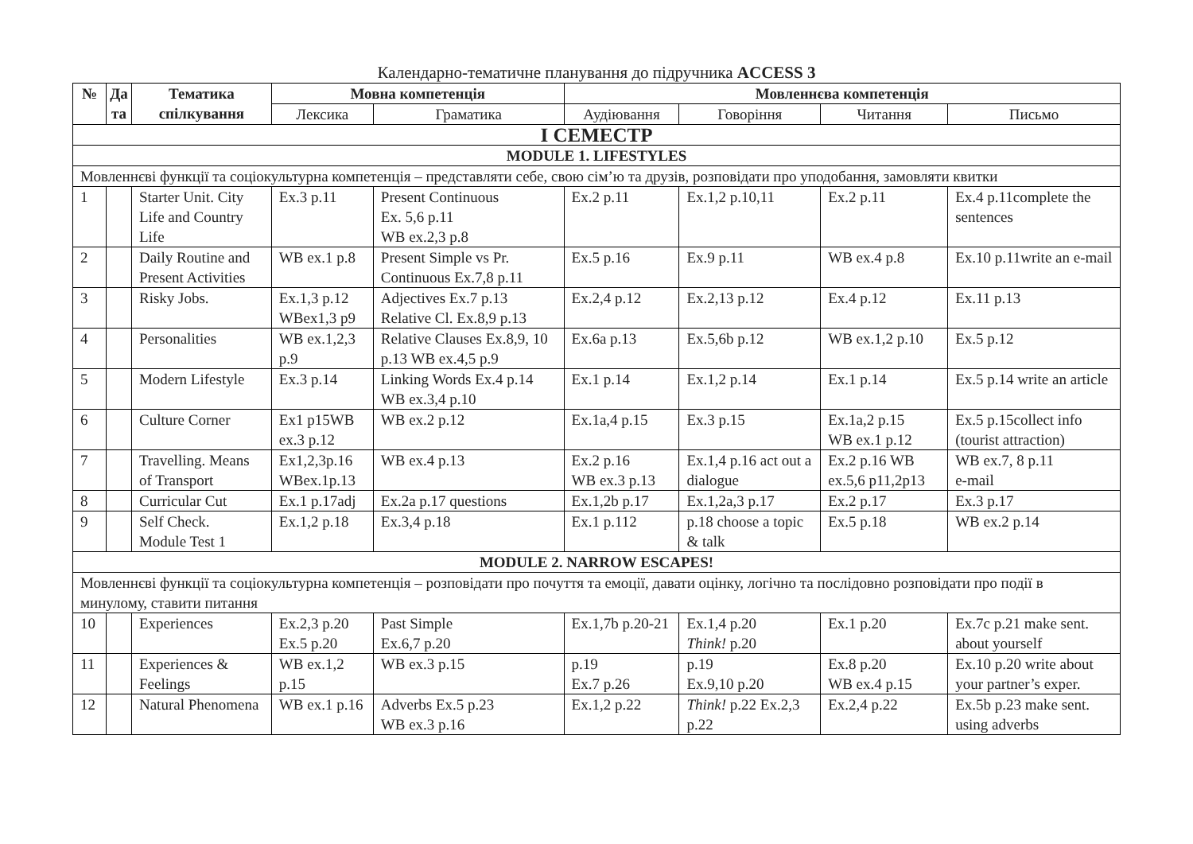Календарно-тематичне планування до підручника ACCESS 3
| № | Да та | Тематика спілкування | Мовна компетенція | | Мовленнєва компетенція | | | |
| --- | --- | --- | --- | --- | --- | --- | --- | --- |
| | | | Лексика | Граматика | Аудіювання | Говоріння | Читання | Письмо |
| I СЕМЕСТР | | | | | | | | |
| MODULE 1. LIFESTYLES | | | | | | | | |
| Мовленнєві функції та соціокультурна компетенція – представляти себе, свою сім’ю та друзів, розповідати про уподобання, замовляти квитки | | | | | | | | |
| 1 | | Starter Unit. City Life and Country Life | Ex.3 p.11 | Present Continuous Ex. 5,6 p.11 WB ex.2,3 p.8 | Ex.2 p.11 | Ex.1,2 p.10,11 | Ex.2 p.11 | Ex.4 p.11complete the sentences |
| 2 | | Daily Routine and Present Activities | WB ex.1 p.8 | Present Simple vs Pr. Continuous Ex.7,8 p.11 | Ex.5 p.16 | Ex.9 p.11 | WB ex.4 p.8 | Ex.10 p.11write an e-mail |
| 3 | | Risky Jobs. | Ex.1,3 p.12 WBex1,3 p9 | Adjectives Ex.7 p.13 Relative Cl. Ex.8,9 p.13 | Ex.2,4 p.12 | Ex.2,13 p.12 | Ex.4 p.12 | Ex.11 p.13 |
| 4 | | Personalities | WB ex.1,2,3 p.9 | Relative Clauses Ex.8,9, 10 p.13 WB ex.4,5 p.9 | Ex.6a p.13 | Ex.5,6b p.12 | WB ex.1,2 p.10 | Ex.5 p.12 |
| 5 | | Modern Lifestyle | Ex.3 p.14 | Linking Words Ex.4 p.14 WB ex.3,4 p.10 | Ex.1 p.14 | Ex.1,2 p.14 | Ex.1 p.14 | Ex.5 p.14 write an article |
| 6 | | Culture Corner | Ex1 p15WB ex.3 p.12 | WB ex.2 p.12 | Ex.1a,4 p.15 | Ex.3 p.15 | Ex.1a,2 p.15 WB ex.1 p.12 | Ex.5 p.15collect info (tourist attraction) |
| 7 | | Travelling. Means of Transport | Ex1,2,3p.16 WBex.1p.13 | WB ex.4 p.13 | Ex.2 p.16 WB ex.3 p.13 | Ex.1,4 p.16 act out a dialogue | Ex.2 p.16 WB ex.5,6 p11,2p13 | WB ex.7, 8 p.11 e-mail |
| 8 | | Curricular Cut | Ex.1 p.17adj | Ex.2a p.17 questions | Ex.1,2b p.17 | Ex.1,2a,3 p.17 | Ex.2 p.17 | Ex.3 p.17 |
| 9 | | Self Check. Module Test 1 | Ex.1,2 p.18 | Ex.3,4 p.18 | Ex.1 p.112 | p.18 choose a topic & talk | Ex.5 p.18 | WB ex.2 p.14 |
| MODULE 2. NARROW ESCAPES! | | | | | | | | |
| Мовленнєві функції та соціокультурна компетенція – розповідати про почуття та емоції, давати оцінку, логічно та послідовно розповідати про події в минулому, ставити питання | | | | | | | | |
| 10 | | Experiences | Ex.2,3 p.20 Ex.5 p.20 | Past Simple Ex.6,7 p.20 | Ex.1,7b p.20-21 | Ex.1,4 p.20 Think! p.20 | Ex.1 p.20 | Ex.7c p.21 make sent. about yourself |
| 11 | | Experiences & Feelings | WB ex.1,2 p.15 | WB ex.3 p.15 | p.19 Ex.7 p.26 | p.19 Ex.9,10 p.20 | Ex.8 p.20 WB ex.4 p.15 | Ex.10 p.20 write about your partner’s exper. |
| 12 | | Natural Phenomena | WB ex.1 p.16 | Adverbs Ex.5 p.23 WB ex.3 p.16 | Ex.1,2 p.22 | Think! p.22 Ex.2,3 p.22 | Ex.2,4 p.22 | Ex.5b p.23 make sent. using adverbs |